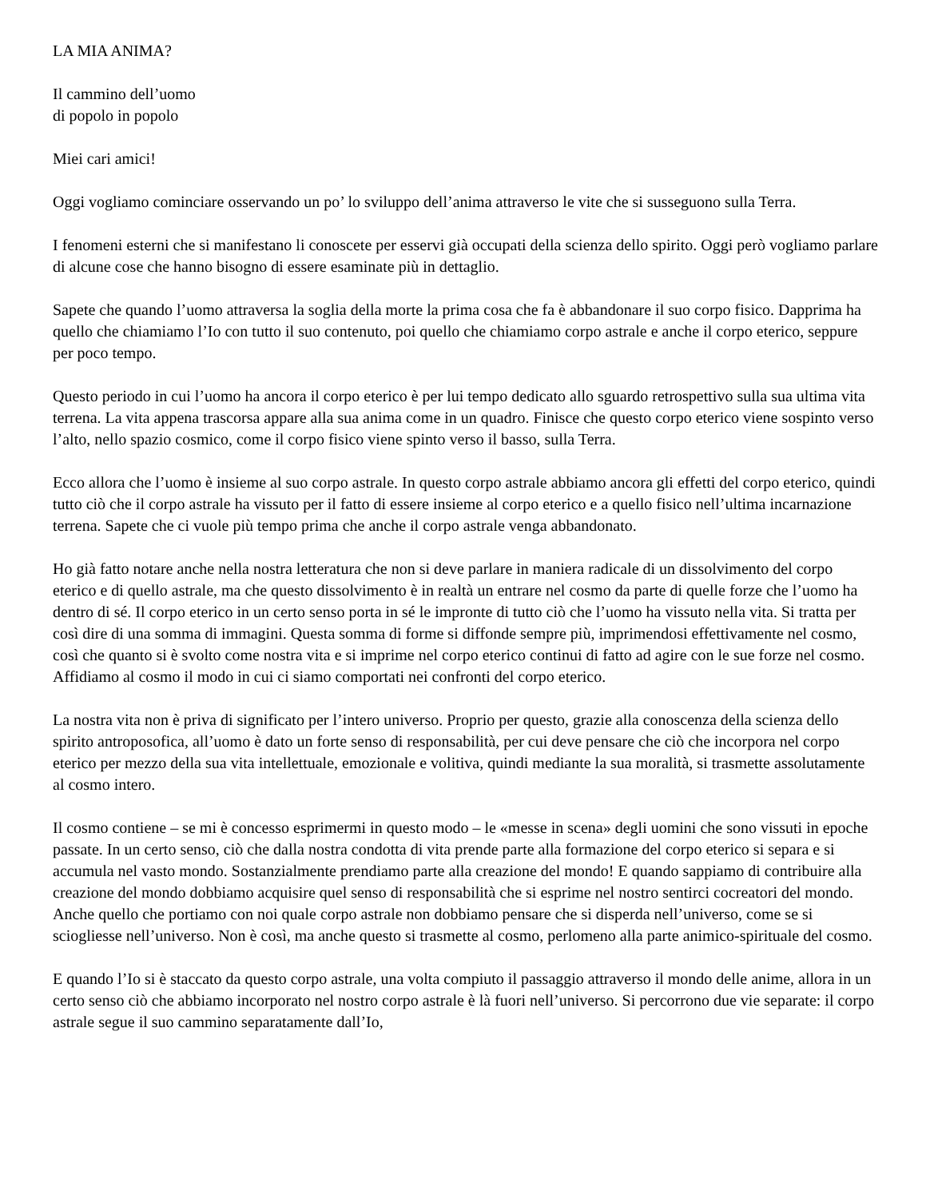LA MIA ANIMA?
Il cammino dell’uomo
di popolo in popolo
Miei cari amici!
Oggi vogliamo cominciare osservando un po’ lo sviluppo dell’anima attraverso le vite che si susseguono sulla Terra.
I fenomeni esterni che si manifestano li conoscete per esservi già occupati della scienza dello spirito. Oggi però vogliamo parlare di alcune cose che hanno bisogno di essere esaminate più in dettaglio.
Sapete che quando l’uomo attraversa la soglia della morte la prima cosa che fa è abbandonare il suo corpo fisico. Dapprima ha quello che chiamiamo l’Io con tutto il suo contenuto, poi quello che chiamiamo corpo astrale e anche il corpo eterico, seppure per poco tempo.
Questo periodo in cui l’uomo ha ancora il corpo eterico è per lui tempo dedicato allo sguardo retrospettivo sulla sua ultima vita terrena. La vita appena trascorsa appare alla sua anima come in un quadro. Finisce che questo corpo eterico viene sospinto verso l’alto, nello spazio cosmico, come il corpo fisico viene spinto verso il basso, sulla Terra.
Ecco allora che l’uomo è insieme al suo corpo astrale. In questo corpo astrale abbiamo ancora gli effetti del corpo eterico, quindi tutto ciò che il corpo astrale ha vissuto per il fatto di essere insieme al corpo eterico e a quello fisico nell’ultima incarnazione terrena. Sapete che ci vuole più tempo prima che anche il corpo astrale venga abbandonato.
Ho già fatto notare anche nella nostra letteratura che non si deve parlare in maniera radicale di un dissolvimento del corpo eterico e di quello astrale, ma che questo dissolvimento è in realtà un entrare nel cosmo da parte di quelle forze che l’uomo ha dentro di sé. Il corpo eterico in un certo senso porta in sé le impronte di tutto ciò che l’uomo ha vissuto nella vita. Si tratta per così dire di una somma di immagini. Questa somma di forme si diffonde sempre più, imprimendosi effettivamente nel cosmo, così che quanto si è svolto come nostra vita e si imprime nel corpo eterico continui di fatto ad agire con le sue forze nel cosmo. Affidiamo al cosmo il modo in cui ci siamo comportati nei confronti del corpo eterico.
La nostra vita non è priva di significato per l’intero universo. Proprio per questo, grazie alla conoscenza della scienza dello spirito antroposofica, all’uomo è dato un forte senso di responsabilità, per cui deve pensare che ciò che incorpora nel corpo eterico per mezzo della sua vita intellettuale, emozionale e volitiva, quindi mediante la sua moralità, si trasmette assolutamente al cosmo intero.
Il cosmo contiene – se mi è concesso esprimermi in questo modo – le «messe in scena» degli uomini che sono vissuti in epoche passate. In un certo senso, ciò che dalla nostra condotta di vita prende parte alla formazione del corpo eterico si separa e si accumula nel vasto mondo. Sostanzialmente prendiamo parte alla creazione del mondo! E quando sappiamo di contribuire alla creazione del mondo dobbiamo acquisire quel senso di responsabilità che si esprime nel nostro sentirci cocreatori del mondo. Anche quello che portiamo con noi quale corpo astrale non dobbiamo pensare che si disperda nell’universo, come se si sciogliesse nell’universo. Non è così, ma anche questo si trasmette al cosmo, perlomeno alla parte animico-spirituale del cosmo.
E quando l’Io si è staccato da questo corpo astrale, una volta compiuto il passaggio attraverso il mondo delle anime, allora in un certo senso ciò che abbiamo incorporato nel nostro corpo astrale è là fuori nell’universo. Si percorrono due vie separate: il corpo astrale segue il suo cammino separatamente dall’Io,